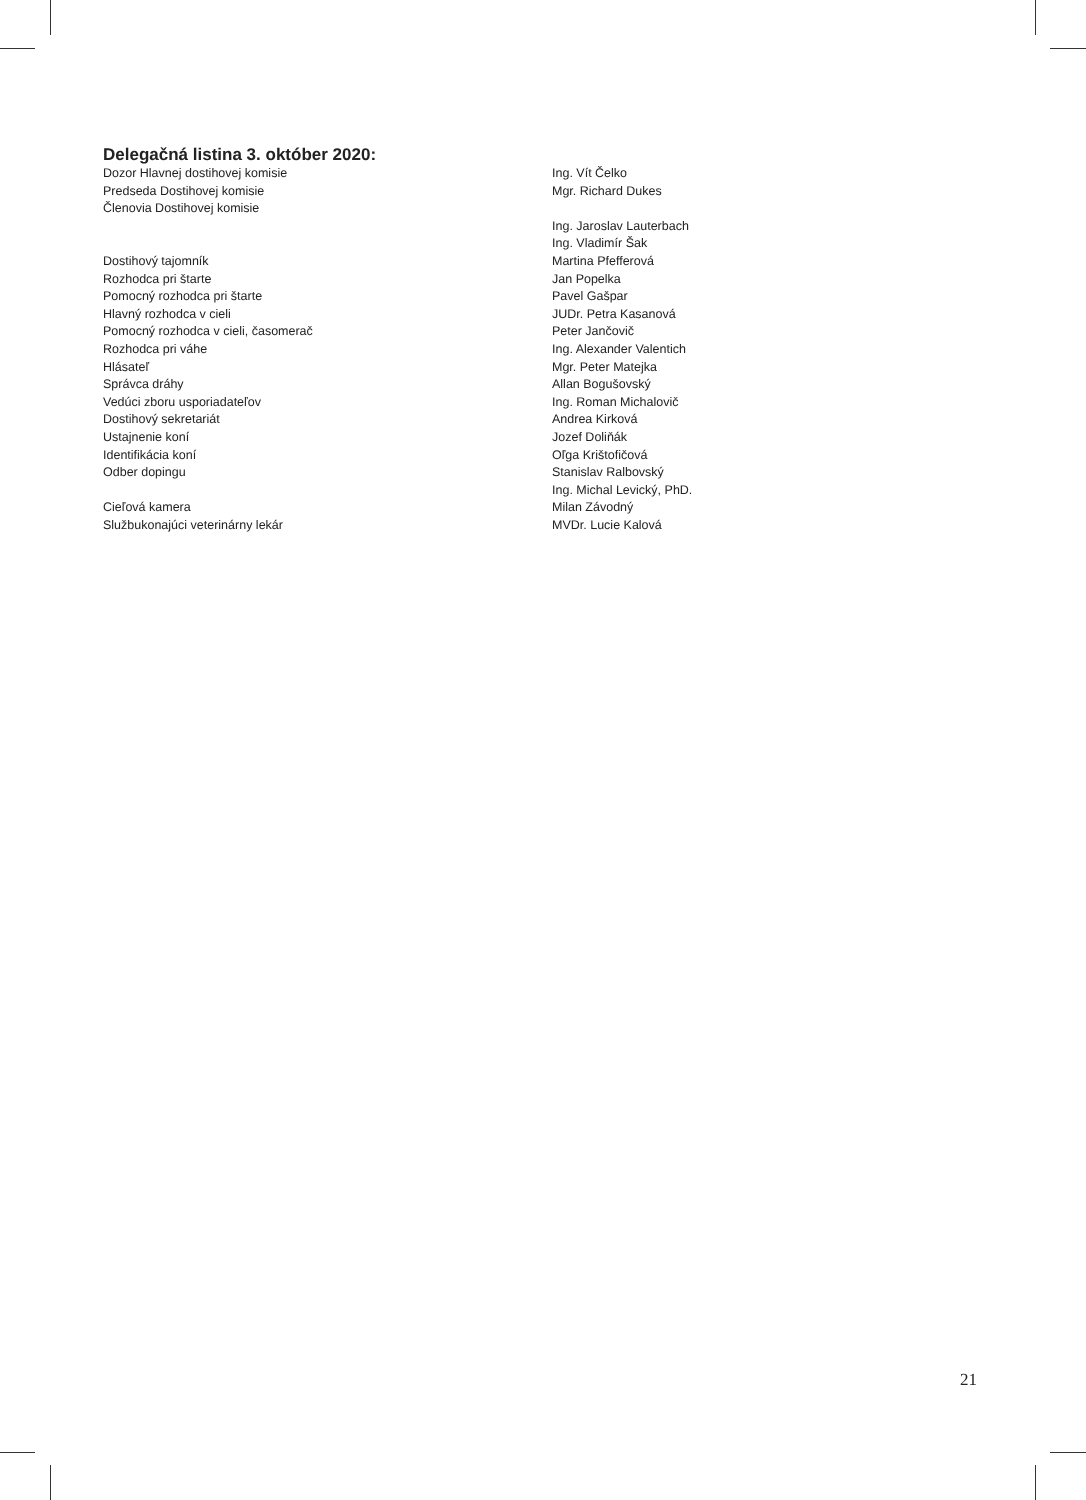Delegačná listina 3. október 2020:
| Dozor Hlavnej dostihovej komisie | Ing. Vít Čelko |
| Predseda Dostihovej komisie | Mgr. Richard Dukes |
| Členovia Dostihovej komisie | |
| | Ing. Jaroslav Lauterbach |
| | Ing. Vladimír Šak |
| Dostihový tajomník | Martina Pfefferová |
| Rozhodca pri štarte | Jan Popelka |
| Pomocný rozhodca pri štarte | Pavel Gašpar |
| Hlavný rozhodca v cieli | JUDr. Petra Kasanová |
| Pomocný rozhodca v cieli, časomerač | Peter Jančovič |
| Rozhodca pri váhe | Ing. Alexander Valentich |
| Hlásateľ | Mgr. Peter Matejka |
| Správca dráhy | Allan Bogušovský |
| Vedúci zboru usporiadateľov | Ing. Roman Michalovič |
| Dostihový sekretariát | Andrea Kirková |
| Ustajnenie koní | Jozef Doliňák |
| Identifikácia koní | Oľga Krištofičová |
| Odber dopingu | Stanislav Ralbovský |
| | Ing. Michal Levický, PhD. |
| Cieľová kamera | Milan Závodný |
| Službukonajúci veterinárny lekár | MVDr. Lucie Kalová |
21